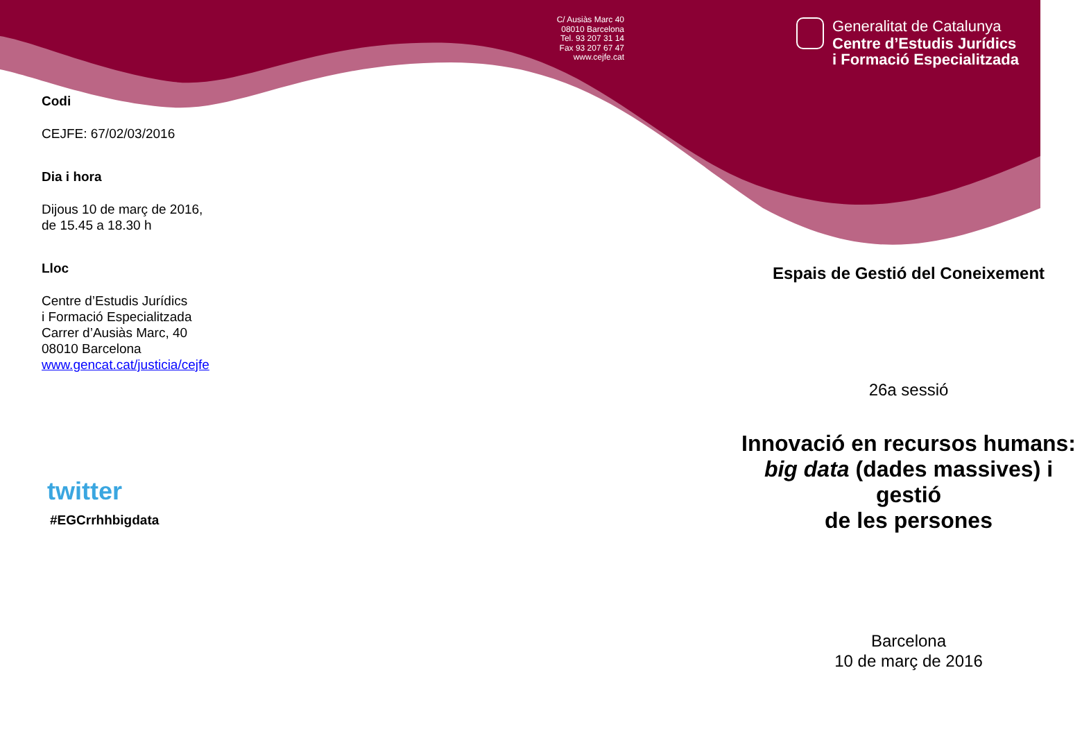Codi
CEJFE: 67/02/03/2016
Dia i hora
Dijous 10 de març de 2016,
de 15.45 a 18.30 h
Lloc
Centre d’Estudis Jurídics
i Formació Especialitzada
Carrer d’Ausiàs Marc, 40
08010 Barcelona
www.gencat.cat/justicia/cejfe
twitter
#EGCrrhhbigdata
C/ Ausiàs Marc 40
08010 Barcelona
Tel. 93 207 31 14
Fax 93 207 67 47
www.cejfe.cat
Generalitat de Catalunya
Centre d’Estudis Jurídics
i Formació Especialitzada
Espais de Gestió del Coneixement
26a sessió
Innovació en recursos humans: big data (dades massives) i gestió
de les persones
Barcelona
10 de març de 2016